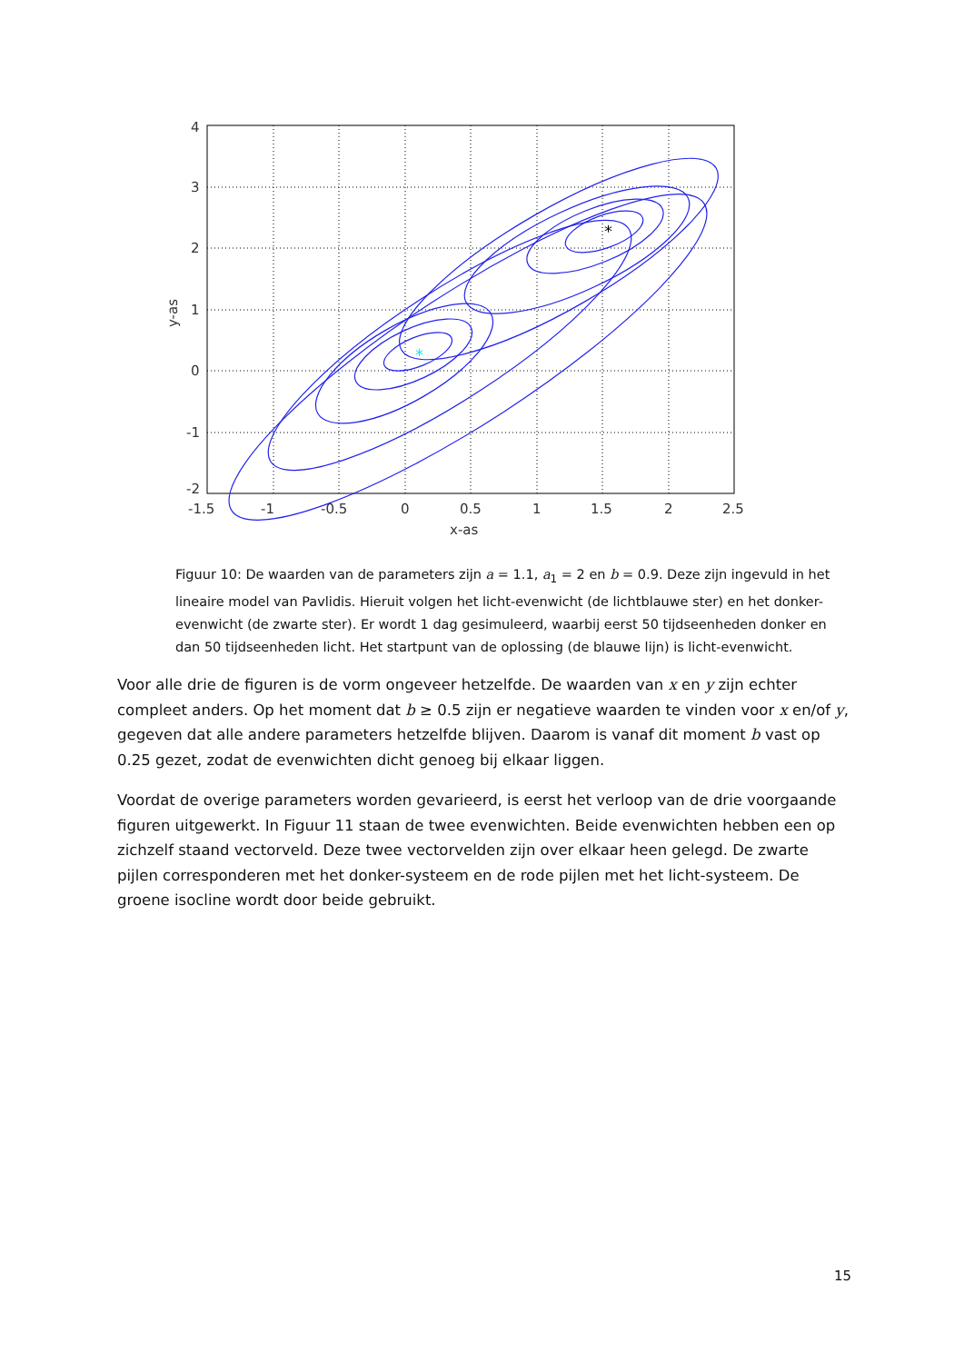*
*
4
3
2
1
0
-1
-2
-1.5
-1
-0.5
0
0.5
1
1.5
2
2.5
x-as
y-as
Figuur 10: De waarden van de parameters zijn a = 1.1, a<sub>1</sub> = 2 en b = 0.9. Deze zijn ingevuld in het lineaire model van Pavlidis. Hieruit volgen het licht-evenwicht (de lichtblauwe ster) en het donker-evenwicht (de zwarte ster). Er wordt 1 dag gesimuleerd, waarbij eerst 50 tijdseenheden donker en dan 50 tijdseenheden licht. Het startpunt van de oplossing (de blauwe lijn) is licht-evenwicht.
Voor alle drie de figuren is de vorm ongeveer hetzelfde. De waarden van x en y zijn echter compleet anders. Op het moment dat b ≥ 0.5 zijn er negatieve waarden te vinden voor x en/of y, gegeven dat alle andere parameters hetzelfde blijven. Daarom is vanaf dit moment b vast op 0.25 gezet, zodat de evenwichten dicht genoeg bij elkaar liggen.
Voordat de overige parameters worden gevarieerd, is eerst het verloop van de drie voorgaande figuren uitgewerkt. In Figuur 11 staan de twee evenwichten. Beide evenwichten hebben een op zichzelf staand vectorveld. Deze twee vectorvelden zijn over elkaar heen gelegd. De zwarte pijlen corresponderen met het donker-systeem en de rode pijlen met het licht-systeem. De groene isocline wordt door beide gebruikt.
15